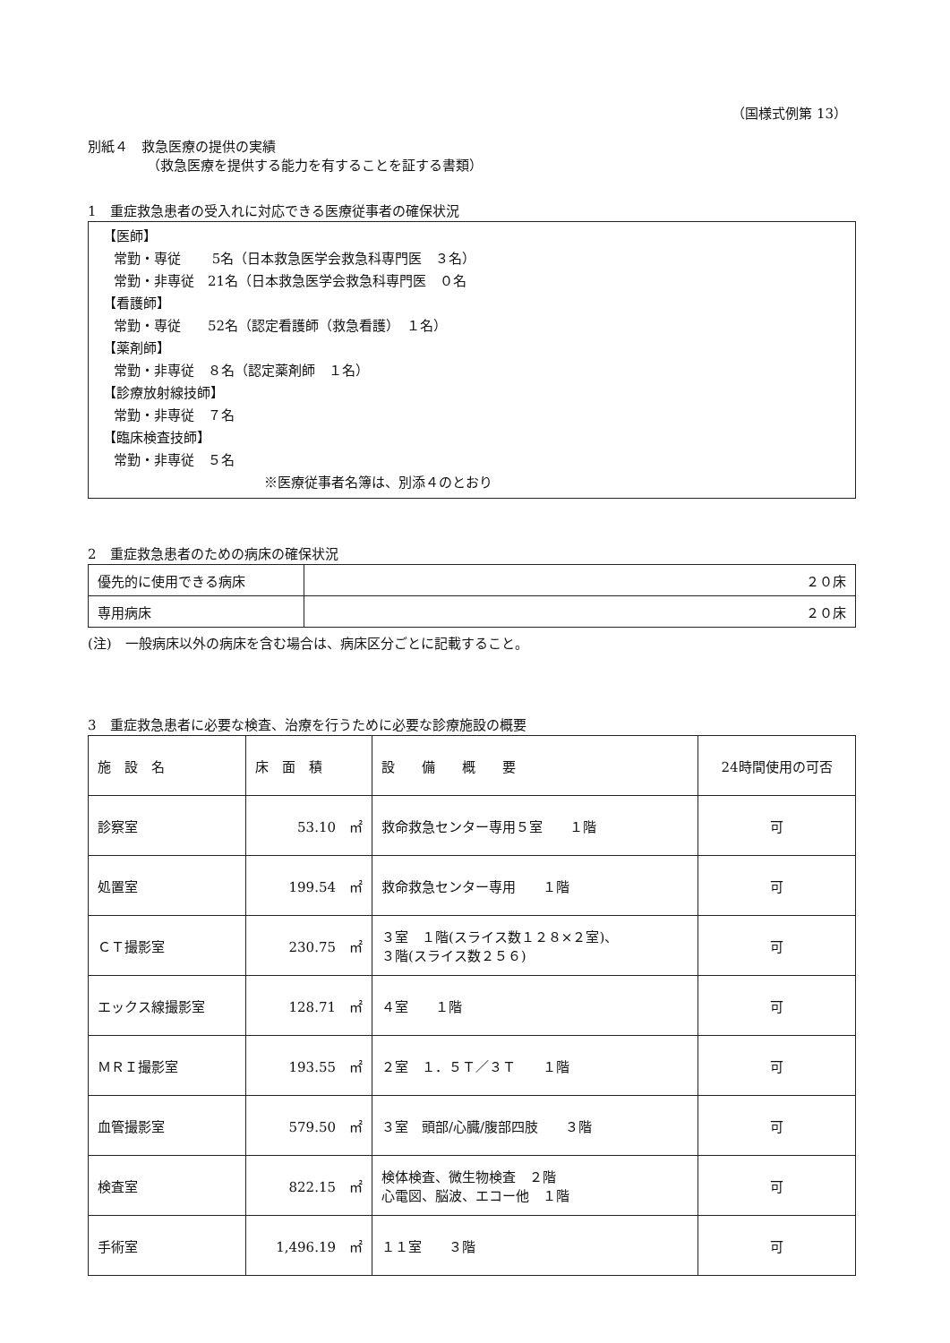（国様式例第 13）
別紙４　救急医療の提供の実績
（救急医療を提供する能力を有することを証する書類）
1　重症救急患者の受入れに対応できる医療従事者の確保状況
【医師】
常勤・専従　　 5名（日本救急医学会救急科専門医　３名）
常勤・非専従　21名（日本救急医学会救急科専門医　０名
【看護師】
常勤・専従　　52名（認定看護師（救急看護）　１名）
【薬剤師】
常勤・非専従　８名（認定薬剤師　１名）
【診療放射線技師】
常勤・非専従　７名
【臨床検査技師】
常勤・非専従　５名
※医療従事者名簿は、別添４のとおり
2　重症救急患者のための病床の確保状況
| 優先的に使用できる病床 | ２０床 |
| 専用病床 | ２０床 |
(注)　一般病床以外の病床を含む場合は、病床区分ごとに記載すること。
3　重症救急患者に必要な検査、治療を行うために必要な診療施設の概要
| 施 設 名 | 床 面 積 | 設 備 概 要 | 24時間使用の可否 |
| --- | --- | --- | --- |
| 診察室 | 53.10 ㎡ | 救命救急センター専用５室 １階 | 可 |
| 処置室 | 199.54 ㎡ | 救命救急センター専用 １階 | 可 |
| ＣＴ撮影室 | 230.75 ㎡ | ３室 １階(スライス数１２８×２室)、 ３階(スライス数２５６) | 可 |
| エックス線撮影室 | 128.71 ㎡ | ４室 １階 | 可 |
| ＭＲＩ撮影室 | 193.55 ㎡ | ２室 １．５Ｔ／３Ｔ １階 | 可 |
| 血管撮影室 | 579.50 ㎡ | ３室 頭部/心臓/腹部四肢 ３階 | 可 |
| 検査室 | 822.15 ㎡ | 検体検査、微生物検査 ２階 心電図、脳波、エコー他 １階 | 可 |
| 手術室 | 1,496.19 ㎡ | １１室 ３階 | 可 |